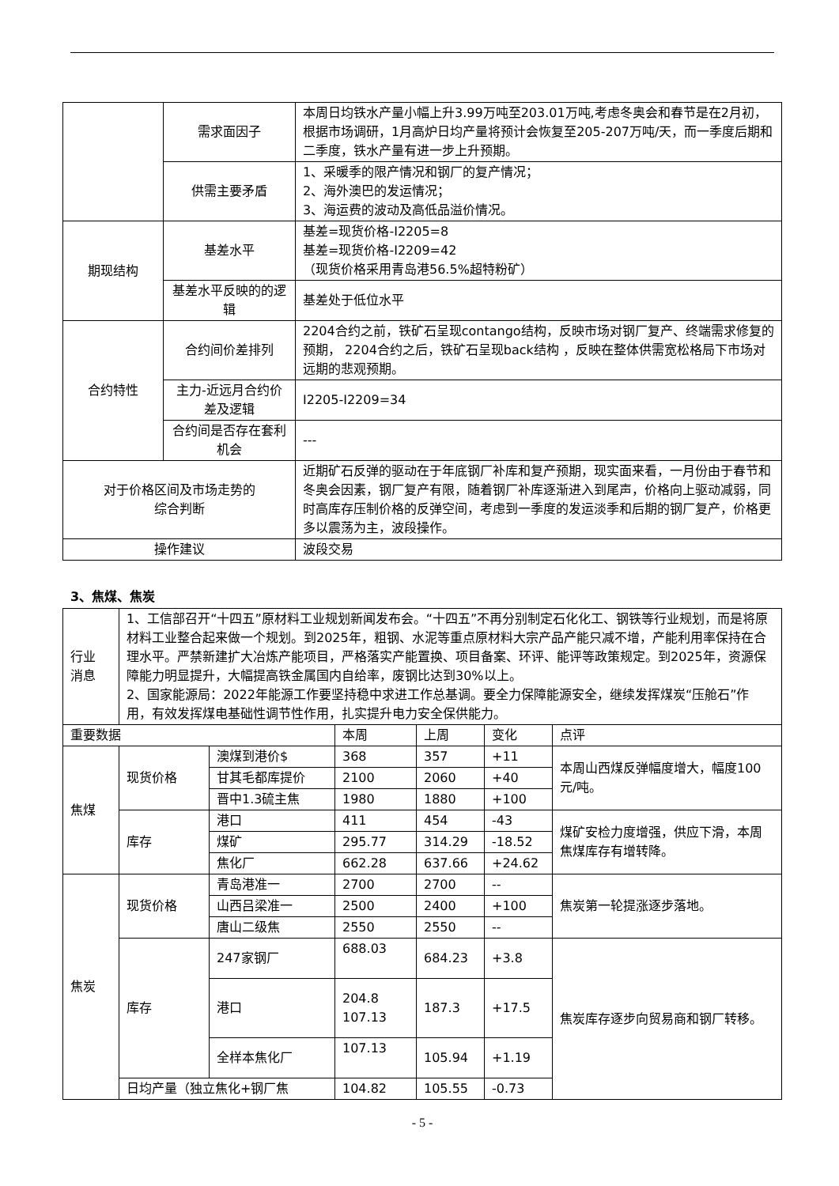| | 需求面因子 | 本周日均铁水产量小幅上升3.99万吨至203.01万吨,考虑冬奥会和春节是在2月初，根据市场调研，1月高炉日均产量将预计会恢复至205-207万吨/天，而一季度后期和二季度，铁水产量有进一步上升预期。 |
| | 供需主要矛盾 | 1、采暖季的限产情况和钢厂的复产情况； 2、海外澳巴的发运情况； 3、海运费的波动及高低品溢价情况。 |
| 期现结构 | 基差水平 | 基差=现货价格-I2205=8 基差=现货价格-I2209=42 （现货价格采用青岛港56.5%超特粉矿） |
| | 基差水平反映的的逻辑 | 基差处于低位水平 |
| 合约特性 | 合约间价差排列 | 2204合约之前，铁矿石呈现contango结构，反映市场对钢厂复产、终端需求修复的预期， 2204合约之后，铁矿石呈现back结构 ，反映在整体供需宽松格局下市场对远期的悲观预期。 |
| | 主力-近远月合约价差及逻辑 | I2205-I2209=34 |
| | 合约间是否存在套利机会 | --- |
| 对于价格区间及市场走势的 综合判断 | | 近期矿石反弹的驱动在于年底钢厂补库和复产预期，现实面来看，一月份由于春节和冬奥会因素，钢厂复产有限，随着钢厂补库逐渐进入到尾声，价格向上驱动减弱，同时高库存压制价格的反弹空间，考虑到一季度的发运淡季和后期的钢厂复产，价格更多以震荡为主，波段操作。 |
| 操作建议 | | 波段交易 |
3、焦煤、焦炭
| 行业 消息 | 1、工信部召开“十四五”原材料工业规划新闻发布会。“十四五”不再分别制定石化化工、钢铁等行业规划，而是将原材料工业整合起来做一个规划。到2025年，粗钢、水泥等重点原材料大宗产品产能只减不增，产能利用率保持在合理水平。严禁新建扩大冶炼产能项目，严格落实产能置换、项目备案、环评、能评等政策规定。到2025年，资源保障能力明显提升，大幅提高铁金属国内自给率，废钢比达到30%以上。 2、国家能源局：2022年能源工作要坚持稳中求进工作总基调。要全力保障能源安全，继续发挥煤炭“压舱石”作用，有效发挥煤电基础性调节性作用，扎实提升电力安全保供能力。 | | | | | |
| 重要数据 | | | 本周 | 上周 | 变化 | 点评 |
| 焦煤 | 现货价格 | 澳煤到港价$ | 368 | 357 | +11 | 本周山西煤反弹幅度增大，幅度100元/吨。 |
| | | 甘其毛都库提价 | 2100 | 2060 | +40 | |
| | | 晋中1.3硫主焦 | 1980 | 1880 | +100 | |
| | 库存 | 港口 | 411 | 454 | -43 | 煤矿安检力度增强，供应下滑，本周焦煤库存有增转降。 |
| | | 煤矿 | 295.77 | 314.29 | -18.52 | |
| | | 焦化厂 | 662.28 | 637.66 | +24.62 | |
| 焦炭 | 现货价格 | 青岛港准一 | 2700 | 2700 | -- | 焦炭第一轮提涨逐步落地。 |
| | | 山西吕梁准一 | 2500 | 2400 | +100 | |
| | | 唐山二级焦 | 2550 | 2550 | -- | |
| | 库存 | 247家钢厂 | 688.03 | 684.23 | +3.8 | 焦炭库存逐步向贸易商和钢厂转移。 |
| | | 港口 | 204.8 107.13 | 187.3 | +17.5 | |
| | | 全样本焦化厂 | 107.13 | 105.94 | +1.19 | |
| | 日均产量（独立焦化+钢厂焦 | | 104.82 | 105.55 | -0.73 | |
- 5 -